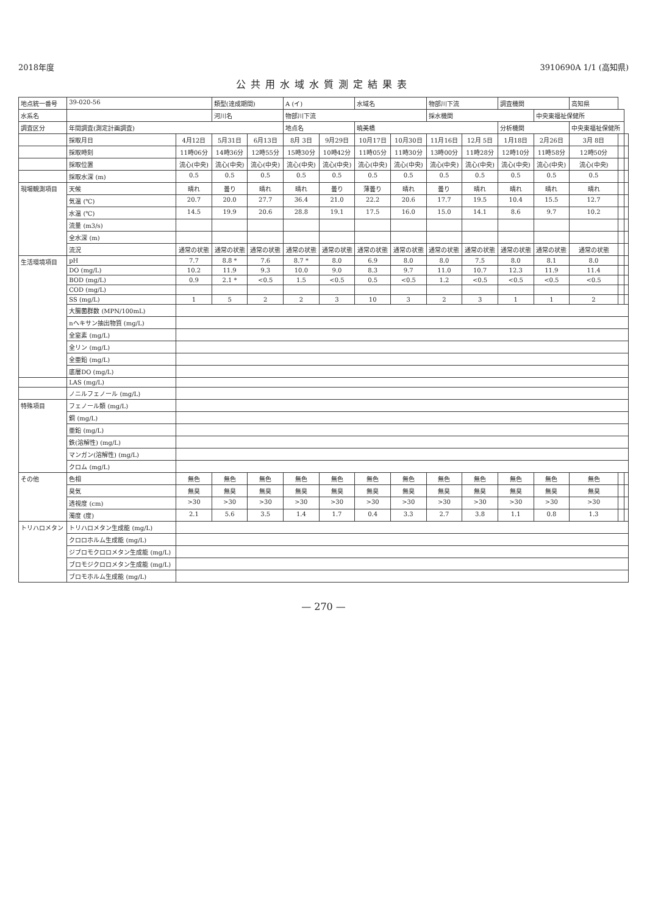2018年度 3910690A 1/1 (高知県)
公共用水域水質測定結果表
| 地点統一番号 | 39-020-56 | | 類型(達成期間) | | A (イ) | | 水域名 | | 物部川下流 | | 調査機関 | | 高知県 | | |
| 水系名 | | | 河川名 | | 物部川下流 | | | | 採水機関 | | | 中央東福祉保健所 | | | |
| 調査区分 | 年間調査(測定計画調査) | | | | 地点名 | | 暁美橋 | | | | 分析機関 | | 中央東福祉保健所 | | |
| | 採取月日 | 4月12日 | 5月31日 | 6月13日 | 8月 3日 | 9月29日 | 10月17日 | 10月30日 | 11月16日 | 12月 5日 | 1月18日 | 2月26日 | 3月 8日 | | |
| | 採取時刻 | 11時06分 | 14時36分 | 12時55分 | 15時30分 | 10時42分 | 11時05分 | 11時30分 | 13時00分 | 11時28分 | 12時10分 | 11時58分 | 12時50分 | | |
| | 採取位置 | 流心(中央) | 流心(中央) | 流心(中央) | 流心(中央) | 流心(中央) | 流心(中央) | 流心(中央) | 流心(中央) | 流心(中央) | 流心(中央) | 流心(中央) | 流心(中央) | | |
| | 採取水深 (m) | 0.5 | 0.5 | 0.5 | 0.5 | 0.5 | 0.5 | 0.5 | 0.5 | 0.5 | 0.5 | 0.5 | 0.5 | | |
| 現場観測項目 | 天候 | 晴れ | 曇り | 晴れ | 晴れ | 曇り | 薄曇り | 晴れ | 曇り | 晴れ | 晴れ | 晴れ | 晴れ | | |
| | 気温 (℃) | 20.7 | 20.0 | 27.7 | 36.4 | 21.0 | 22.2 | 20.6 | 17.7 | 19.5 | 10.4 | 15.5 | 12.7 | | |
| | 水温 (℃) | 14.5 | 19.9 | 20.6 | 28.8 | 19.1 | 17.5 | 16.0 | 15.0 | 14.1 | 8.6 | 9.7 | 10.2 | | |
| | 流量 (m3/s) | | | | | | | | | | | | | | |
| | 全水深 (m) | | | | | | | | | | | | | | |
| | 流況 | 通常の状態 | 通常の状態 | 通常の状態 | 通常の状態 | 通常の状態 | 通常の状態 | 通常の状態 | 通常の状態 | 通常の状態 | 通常の状態 | 通常の状態 | 通常の状態 | | |
| 生活環境項目 | pH | 7.7 | 8.8 * | 7.6 | 8.7 * | 8.0 | 6.9 | 8.0 | 8.0 | 7.5 | 8.0 | 8.1 | 8.0 | | |
| | DO (mg/L) | 10.2 | 11.9 | 9.3 | 10.0 | 9.0 | 8.3 | 9.7 | 11.0 | 10.7 | 12.3 | 11.9 | 11.4 | | |
| | BOD (mg/L) | 0.9 | 2.1 * | <0.5 | 1.5 | <0.5 | 0.5 | <0.5 | 1.2 | <0.5 | <0.5 | <0.5 | <0.5 | | |
| | COD (mg/L) | | | | | | | | | | | | | | |
| | SS (mg/L) | 1 | 5 | 2 | 2 | 3 | 10 | 3 | 2 | 3 | 1 | 1 | 2 | | |
| | 大腸菌群数 (MPN/100mL) | | | | | | | | | | | | | | |
| | nヘキサン抽出物質 (mg/L) | | | | | | | | | | | | | | |
| | 全窒素 (mg/L) | | | | | | | | | | | | | | |
| | 全リン (mg/L) | | | | | | | | | | | | | | |
| | 全亜鉛 (mg/L) | | | | | | | | | | | | | | |
| | 底層DO (mg/L) | | | | | | | | | | | | | | |
| | LAS (mg/L) | | | | | | | | | | | | | | |
| | ノニルフェノール (mg/L) | | | | | | | | | | | | | | |
| 特殊項目 | フェノール類 (mg/L) | | | | | | | | | | | | | | |
| | 銅 (mg/L) | | | | | | | | | | | | | | |
| | 亜鉛 (mg/L) | | | | | | | | | | | | | | |
| | 鉄(溶解性) (mg/L) | | | | | | | | | | | | | | |
| | マンガン(溶解性) (mg/L) | | | | | | | | | | | | | | |
| | クロム (mg/L) | | | | | | | | | | | | | | |
| その他 | 色相 | 無色 | 無色 | 無色 | 無色 | 無色 | 無色 | 無色 | 無色 | 無色 | 無色 | 無色 | 無色 | | |
| | 臭気 | 無臭 | 無臭 | 無臭 | 無臭 | 無臭 | 無臭 | 無臭 | 無臭 | 無臭 | 無臭 | 無臭 | 無臭 | | |
| | 透視度 (cm) | >30 | >30 | >30 | >30 | >30 | >30 | >30 | >30 | >30 | >30 | >30 | >30 | | |
| | 濁度 (度) | 2.1 | 5.6 | 3.5 | 1.4 | 1.7 | 0.4 | 3.3 | 2.7 | 3.8 | 1.1 | 0.8 | 1.3 | | |
| トリハロメタン | トリハロメタン生成能 (mg/L) | | | | | | | | | | | | | | |
| | クロロホルム生成能 (mg/L) | | | | | | | | | | | | | | |
| | ジブロモクロロメタン生成能 (mg/L) | | | | | | | | | | | | | | |
| | ブロモジクロロメタン生成能 (mg/L) | | | | | | | | | | | | | | |
| | ブロモホルム生成能 (mg/L) | | | | | | | | | | | | | | |
— 270 —